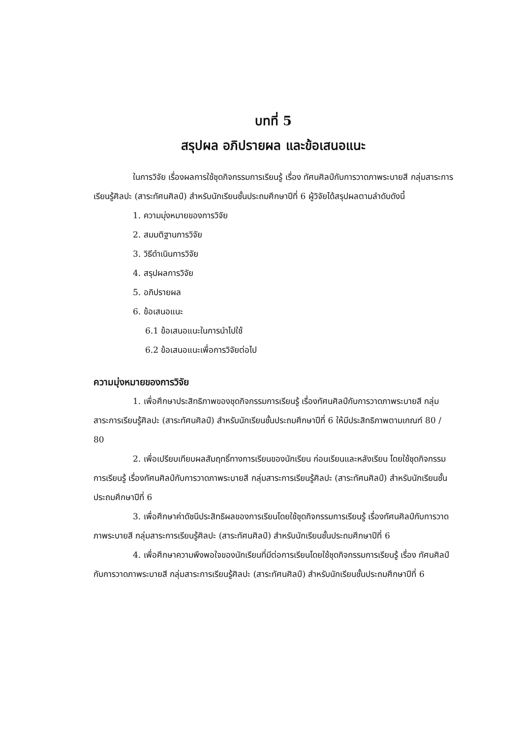บทที่ 5
สรุปผล อภิปรายผล และข้อเสนอแนะ
ในการวิจัย เรื่องผลการใช้ชุดกิจกรรมการเรียนรู้ เรื่อง ทัศนศิลป์กับการวาดภาพระบายสี กลุ่มสาระการเรียนรู้ศิลปะ (สาระทัศนศิลป์) สำหรับนักเรียนชั้นประถมศึกษาปีที่ 6 ผู้วิจัยได้สรุปผลตามลำดับดังนี้
1. ความมุ่งหมายของการวิจัย
2. สมมติฐานการวิจัย
3. วิธีดำเนินการวิจัย
4. สรุปผลการวิจัย
5. อภิปรายผล
6. ข้อเสนอแนะ
6.1 ข้อเสนอแนะในการนำไปใช้
6.2 ข้อเสนอแนะเพื่อการวิจัยต่อไป
ความมุ่งหมายของการวิจัย
1. เพื่อศึกษาประสิทธิภาพของชุดกิจกรรมการเรียนรู้ เรื่องทัศนศิลป์กับการวาดภาพระบายสี กลุ่มสาระการเรียนรู้ศิลปะ (สาระทัศนศิลป์) สำหรับนักเรียนชั้นประถมศึกษาปีที่ 6 ให้มีประสิทธิภาพตามเกณฑ์ 80 / 80
2. เพื่อเปรียบเทียบผลสัมฤทธิ์ทางการเรียนของนักเรียน ก่อนเรียนและหลังเรียน โดยใช้ชุดกิจกรรมการเรียนรู้ เรื่องทัศนศิลป์กับการวาดภาพระบายสี กลุ่มสาระการเรียนรู้ศิลปะ (สาระทัศนศิลป์) สำหรับนักเรียนชั้นประถมศึกษาปีที่ 6
3. เพื่อศึกษาค่าดัชนีประสิทธิผลของการเรียนโดยใช้ชุดกิจกรรมการเรียนรู้ เรื่องทัศนศิลป์กับการวาดภาพระบายสี กลุ่มสาระการเรียนรู้ศิลปะ (สาระทัศนศิลป์) สำหรับนักเรียนชั้นประถมศึกษาปีที่ 6
4. เพื่อศึกษาความพึงพอใจของนักเรียนที่มีต่อการเรียนโดยใช้ชุดกิจกรรมการเรียนรู้ เรื่อง ทัศนศิลป์กับการวาดภาพระบายสี กลุ่มสาระการเรียนรู้ศิลปะ (สาระทัศนศิลป์) สำหรับนักเรียนชั้นประถมศึกษาปีที่ 6